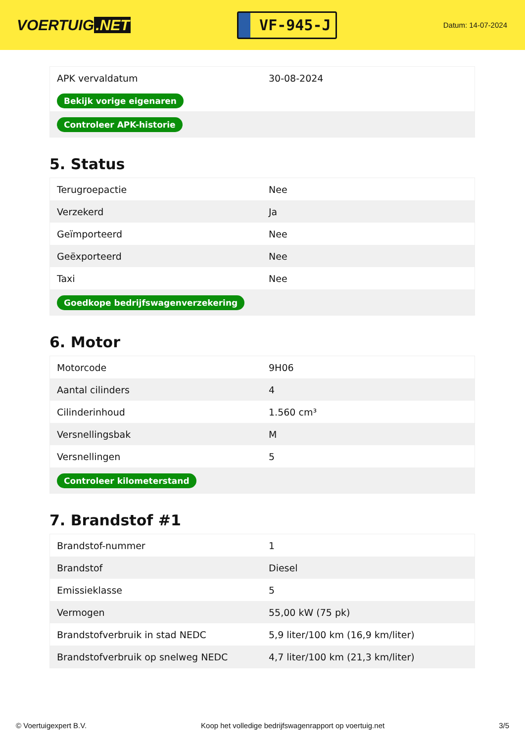VOERTUIG.NET
VF-945-J
Datum: 14-07-2024
| APK vervaldatum | 30-08-2024 |
| Bekijk vorige eigenaren | |
| Controleer APK-historie | |
5. Status
| Terugroepactie | Nee |
| Verzekerd | Ja |
| Geïmporteerd | Nee |
| Geëxporteerd | Nee |
| Taxi | Nee |
| Goedkope bedrijfswagenverzekering | |
6. Motor
| Motorcode | 9H06 |
| Aantal cilinders | 4 |
| Cilinderinhoud | 1.560 cm³ |
| Versnellingsbak | M |
| Versnellingen | 5 |
| Controleer kilometerstand | |
7. Brandstof #1
| Brandstof-nummer | 1 |
| Brandstof | Diesel |
| Emissieklasse | 5 |
| Vermogen | 55,00 kW (75 pk) |
| Brandstofverbruik in stad NEDC | 5,9 liter/100 km (16,9 km/liter) |
| Brandstofverbruik op snelweg NEDC | 4,7 liter/100 km (21,3 km/liter) |
© Voertuigexpert B.V. Koop het volledige bedrijfswagenrapport op voertuig.net 3/5